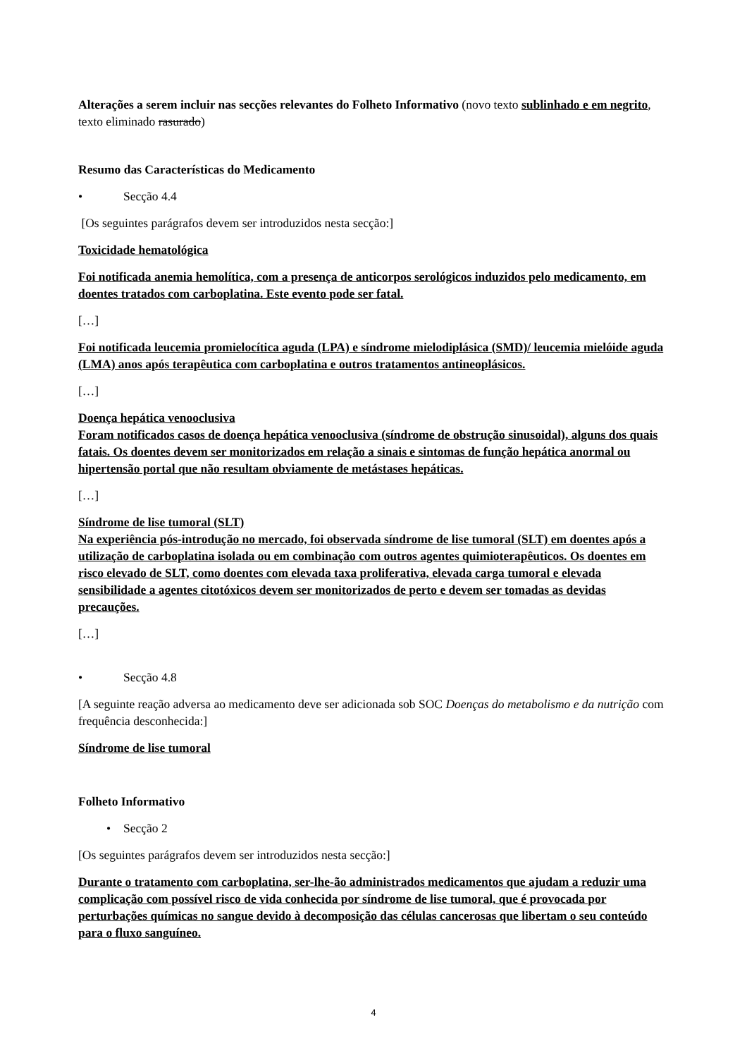Alterações a serem incluir nas secções relevantes do Folheto Informativo (novo texto sublinhado e em negrito, texto eliminado rasurado)
Resumo das Características do Medicamento
• Secção 4.4
[Os seguintes parágrafos devem ser introduzidos nesta secção:]
Toxicidade hematológica
Foi notificada anemia hemolítica, com a presença de anticorpos serológicos induzidos pelo medicamento, em doentes tratados com carboplatina. Este evento pode ser fatal.
[…]
Foi notificada leucemia promielocítica aguda (LPA) e síndrome mielodiplásica (SMD)/ leucemia mielóide aguda (LMA) anos após terapêutica com carboplatina e outros tratamentos antineoplásicos.
[…]
Doença hepática venooclusiva
Foram notificados casos de doença hepática venooclusiva (síndrome de obstrução sinusoidal), alguns dos quais fatais. Os doentes devem ser monitorizados em relação a sinais e sintomas de função hepática anormal ou hipertensão portal que não resultam obviamente de metástases hepáticas.
[…]
Síndrome de lise tumoral (SLT)
Na experiência pós-introdução no mercado, foi observada síndrome de lise tumoral (SLT) em doentes após a utilização de carboplatina isolada ou em combinação com outros agentes quimioterapêuticos. Os doentes em risco elevado de SLT, como doentes com elevada taxa proliferativa, elevada carga tumoral e elevada sensibilidade a agentes citotóxicos devem ser monitorizados de perto e devem ser tomadas as devidas precauções.
[…]
• Secção 4.8
[A seguinte reação adversa ao medicamento deve ser adicionada sob SOC Doenças do metabolismo e da nutrição com frequência desconhecida:]
Síndrome de lise tumoral
Folheto Informativo
• Secção 2
[Os seguintes parágrafos devem ser introduzidos nesta secção:]
Durante o tratamento com carboplatina, ser-lhe-ão administrados medicamentos que ajudam a reduzir uma complicação com possível risco de vida conhecida por síndrome de lise tumoral, que é provocada por perturbações químicas no sangue devido à decomposição das células cancerosas que libertam o seu conteúdo para o fluxo sanguíneo.
4